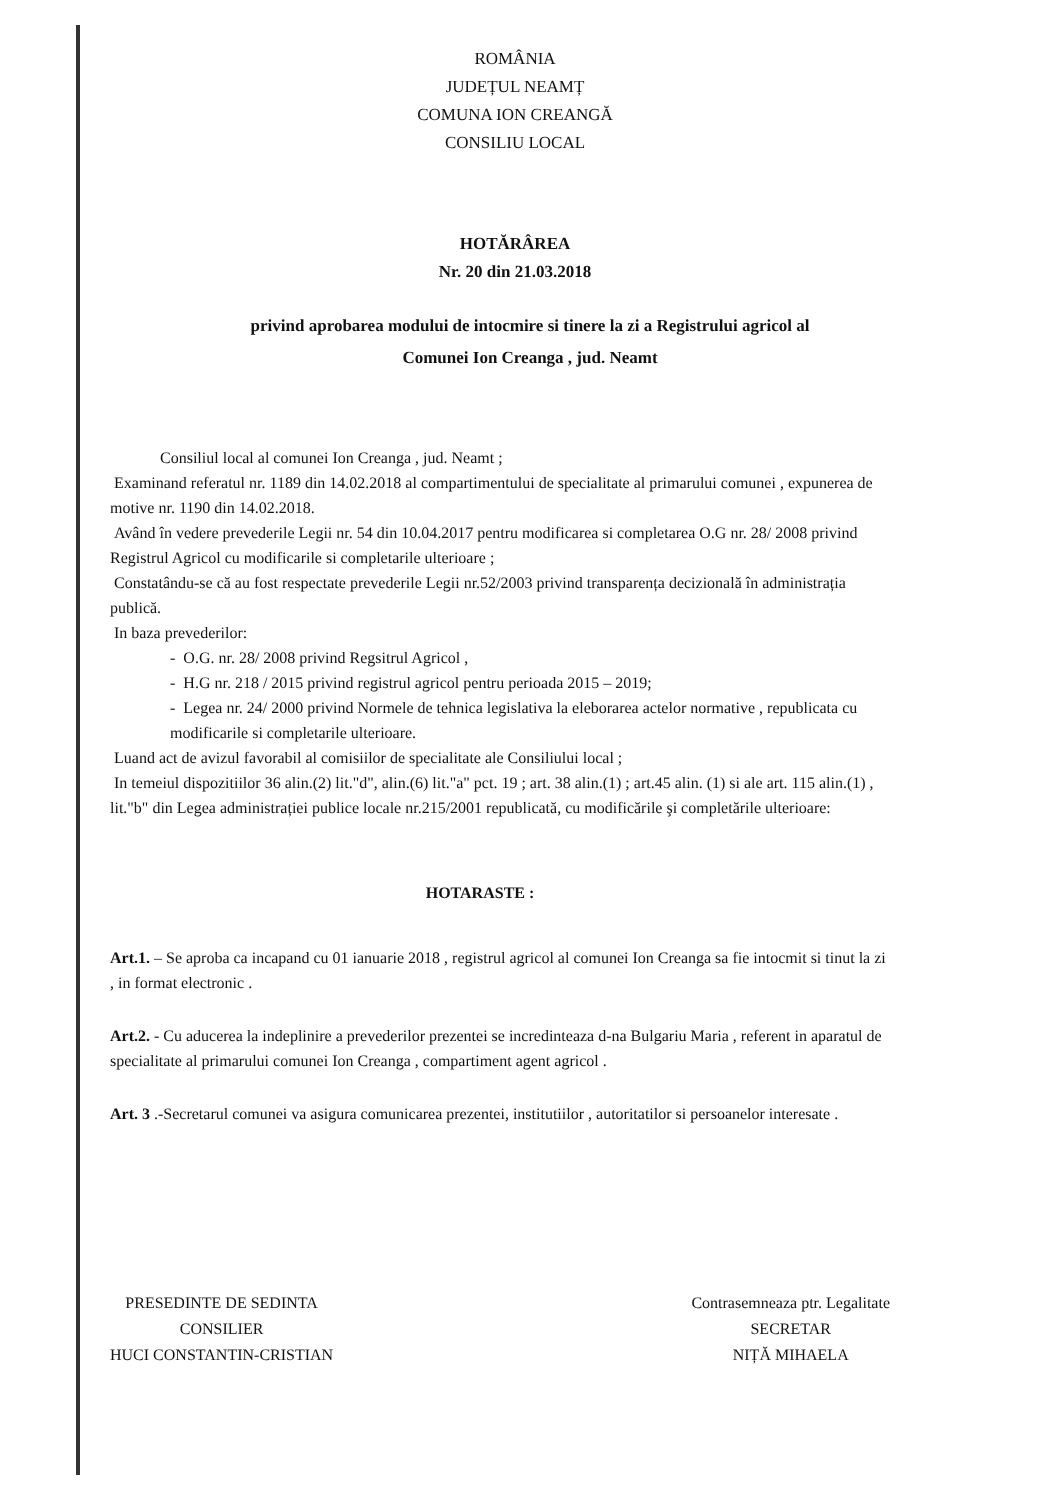ROMÂNIA
JUDEȚUL NEAMȚ
COMUNA ION CREANGĂ
CONSILIU LOCAL
HOTĂRÂREA
Nr. 20 din 21.03.2018
privind aprobarea modului de intocmire si tinere la zi a Registrului agricol al Comunei Ion Creanga , jud. Neamt
Consiliul local al comunei Ion Creanga , jud. Neamt ;
Examinand referatul nr. 1189 din 14.02.2018 al compartimentului de specialitate al primarului comunei , expunerea de motive nr. 1190 din 14.02.2018.
Având în vedere prevederile Legii nr. 54 din 10.04.2017 pentru modificarea si completarea O.G nr. 28/ 2008 privind Registrul Agricol cu modificarile si completarile ulterioare ;
Constatându-se că au fost respectate prevederile Legii nr.52/2003 privind transparența decizională în administrația publică.
In baza prevederilor:
- O.G. nr. 28/ 2008 privind Regsitrul Agricol ,
- H.G nr. 218 / 2015 privind registrul agricol pentru perioada 2015 – 2019;
- Legea nr. 24/ 2000 privind Normele de tehnica legislativa la eleborarea actelor normative , republicata cu modificarile si completarile ulterioare.
Luand act de avizul favorabil al comisiilor de specialitate ale Consiliului local ;
In temeiul dispozitiilor 36 alin.(2) lit."d", alin.(6) lit."a" pct. 19 ; art. 38 alin.(1) ; art.45 alin. (1) si ale art. 115 alin.(1) , lit."b" din Legea administrației publice locale nr.215/2001 republicată, cu modificările şi completările ulterioare:
HOTARASTE :
Art.1. – Se aproba ca incapand cu 01 ianuarie 2018 , registrul agricol al comunei Ion Creanga sa fie intocmit si tinut la zi , in format electronic .
Art.2. - Cu aducerea la indeplinire a prevederilor prezentei se incredinteaza d-na Bulgariu Maria , referent in aparatul de specialitate al primarului comunei Ion Creanga , compartiment agent agricol .
Art. 3 .-Secretarul comunei va asigura comunicarea prezentei, institutiilor , autoritatilor si persoanelor interesate .
PRESEDINTE DE SEDINTA
CONSILIER
HUCI CONSTANTIN-CRISTIAN
Contrasemneaza ptr. Legalitate
SECRETAR
NIȚĂ MIHAELA